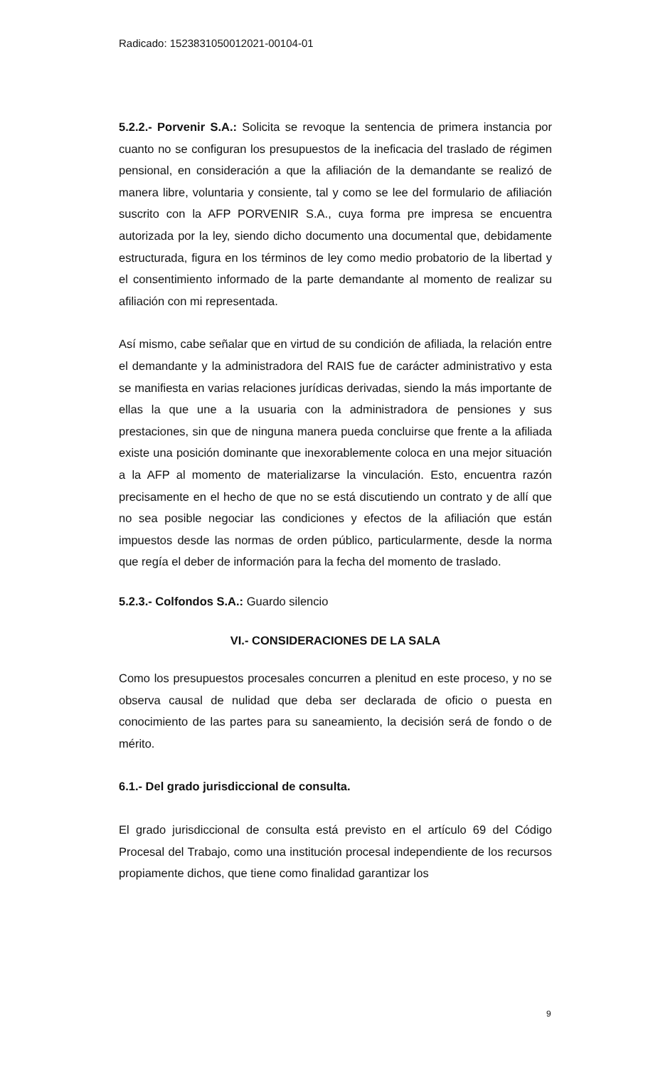Radicado: 1523831050012021-00104-01
5.2.2.- Porvenir S.A.: Solicita se revoque la sentencia de primera instancia por cuanto no se configuran los presupuestos de la ineficacia del traslado de régimen pensional, en consideración a que la afiliación de la demandante se realizó de manera libre, voluntaria y consiente, tal y como se lee del formulario de afiliación suscrito con la AFP PORVENIR S.A., cuya forma pre impresa se encuentra autorizada por la ley, siendo dicho documento una documental que, debidamente estructurada, figura en los términos de ley como medio probatorio de la libertad y el consentimiento informado de la parte demandante al momento de realizar su afiliación con mi representada.
Así mismo, cabe señalar que en virtud de su condición de afiliada, la relación entre el demandante y la administradora del RAIS fue de carácter administrativo y esta se manifiesta en varias relaciones jurídicas derivadas, siendo la más importante de ellas la que une a la usuaria con la administradora de pensiones y sus prestaciones, sin que de ninguna manera pueda concluirse que frente a la afiliada existe una posición dominante que inexorablemente coloca en una mejor situación a la AFP al momento de materializarse la vinculación. Esto, encuentra razón precisamente en el hecho de que no se está discutiendo un contrato y de allí que no sea posible negociar las condiciones y efectos de la afiliación que están impuestos desde las normas de orden público, particularmente, desde la norma que regía el deber de información para la fecha del momento de traslado.
5.2.3.- Colfondos S.A.: Guardo silencio
VI.- CONSIDERACIONES DE LA SALA
Como los presupuestos procesales concurren a plenitud en este proceso, y no se observa causal de nulidad que deba ser declarada de oficio o puesta en conocimiento de las partes para su saneamiento, la decisión será de fondo o de mérito.
6.1.- Del grado jurisdiccional de consulta.
El grado jurisdiccional de consulta está previsto en el artículo 69 del Código Procesal del Trabajo, como una institución procesal independiente de los recursos propiamente dichos, que tiene como finalidad garantizar los
9